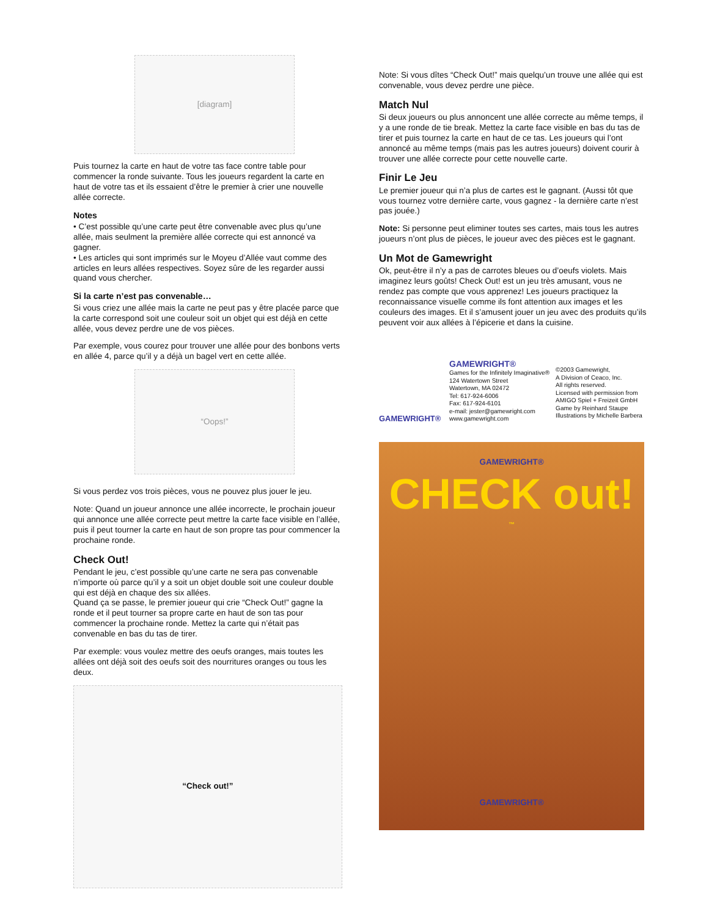[diagram]
Puis tournez la carte en haut de votre tas face contre table pour commencer la ronde suivante. Tous les joueurs regardent la carte en haut de votre tas et ils essaient d’être le premier à crier une nouvelle allée correcte.
Notes
• C’est possible qu’une carte peut être convenable avec plus qu’une allée, mais seulment la première allée correcte qui est annoncé va gagner.
• Les articles qui sont imprimés sur le Moyeu d’Allée vaut comme des articles en leurs allées respectives. Soyez sûre de les regarder aussi quand vous chercher.
Si la carte n’est pas convenable…
Si vous criez une allée mais la carte ne peut pas y être placée parce que la carte correspond soit une couleur soit un objet qui est déjà en cette allée, vous devez perdre une de vos pièces.
Par exemple, vous courez pour trouver une allée pour des bonbons verts en allée 4, parce qu’il y a déjà un bagel vert en cette allée.
“Oops!”
Si vous perdez vos trois pièces, vous ne pouvez plus jouer le jeu.
Note: Quand un joueur annonce une allée incorrecte, le prochain joueur qui annonce une allée correcte peut mettre la carte face visible en l’allée, puis il peut tourner la carte en haut de son propre tas pour commencer la prochaine ronde.
Check Out!
Pendant le jeu, c’est possible qu’une carte ne sera pas convenable n’importe où parce qu’il y a soit un objet double soit une couleur double qui est déjà en chaque des six allées.
Quand ça se passe, le premier joueur qui crie “Check Out!” gagne la ronde et il peut tourner sa propre carte en haut de son tas pour commencer la prochaine ronde. Mettez la carte qui n’était pas convenable en bas du tas de tirer.
Par exemple: vous voulez mettre des oeufs oranges, mais toutes les allées ont déjà soit des oeufs soit des nourritures oranges ou tous les deux.
“Check out!”
Note: Si vous dîtes “Check Out!” mais quelqu’un trouve une allée qui est convenable, vous devez perdre une pièce.
Match Nul
Si deux joueurs ou plus annoncent une allée correcte au même temps, il y a une ronde de tie break. Mettez la carte face visible en bas du tas de tirer et puis tournez la carte en haut de ce tas. Les joueurs qui l’ont annoncé au même temps (mais pas les autres joueurs) doivent courir à trouver une allée correcte pour cette nouvelle carte.
Finir Le Jeu
Le premier joueur qui n’a plus de cartes est le gagnant. (Aussi tôt que vous tournez votre dernière carte, vous gagnez - la dernière carte n’est pas jouée.)
Note: Si personne peut eliminer toutes ses cartes, mais tous les autres joueurs n’ont plus de pièces, le joueur avec des pièces est le gagnant.
Un Mot de Gamewright
Ok, peut-être il n’y a pas de carrotes bleues ou d’oeufs violets. Mais imaginez leurs goûts! Check Out! est un jeu très amusant, vous ne rendez pas compte que vous apprenez! Les joueurs practiquez la reconnaissance visuelle comme ils font attention aux images et les couleurs des images. Et il s’amusent jouer un jeu avec des produits qu’ils peuvent voir aux allées à l’épicerie et dans la cuisine.
GAMEWRIGHT®
GAMEWRIGHT®
Games for the Infinitely Imaginative®
124 Watertown Street
Watertown, MA 02472
Tel: 617-924-6006
Fax: 617-924-6101
e-mail: jester@gamewright.com
www.gamewright.com
©2003 Gamewright,
A Division of Ceaco, Inc.
All rights reserved.
Licensed with permission from
AMIGO Spiel + Freizeit GmbH
Game by Reinhard Staupe
Illustrations by Michelle Barbera
GAMEWRIGHT®
CHECK out!
™
GAMEWRIGHT®